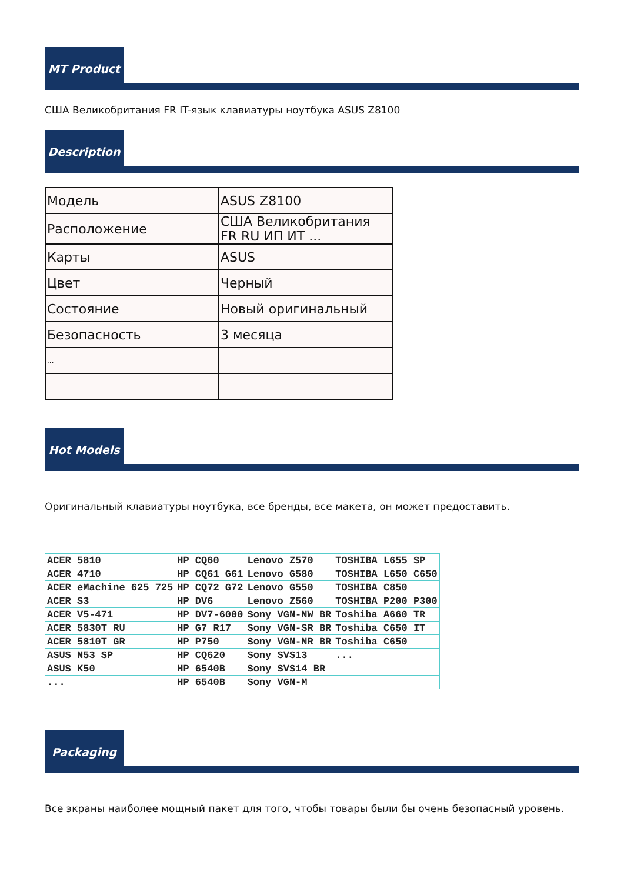MT Product
США Великобритания FR IT-язык клавиатуры ноутбука ASUS Z8100
Description
| Модель | ASUS Z8100 |
| Расположение | США Великобритания FR RU ИП ИТ ... |
| Карты | ASUS |
| Цвет | Черный |
| Состояние | Новый оригинальный |
| Безопасность | 3 месяца |
| ... | |
Hot Models
Оригинальный клавиатуры ноутбука, все бренды, все макета, он может предоставить.
| ACER 5810 | HP CQ60 | Lenovo Z570 | TOSHIBA L655 SP |
| ACER 4710 | HP CQ61 G61 | Lenovo G580 | TOSHIBA L650 C650 |
| ACER eMachine 625 725 | HP CQ72 G72 | Lenovo G550 | TOSHIBA C850 |
| ACER S3 | HP DV6 | Lenovo Z560 | TOSHIBA P200 P300 |
| ACER V5-471 | HP DV7-6000 | Sony VGN-NW BR | Toshiba A660 TR |
| ACER 5830T RU | HP G7 R17 | Sony VGN-SR BR | Toshiba C650 IT |
| ACER 5810T GR | HP P750 | Sony VGN-NR BR | Toshiba C650 |
| ASUS N53 SP | HP CQ620 | Sony SVS13 | ... |
| ASUS K50 | HP 6540B | Sony SVS14 BR | |
| ... | HP 6540B | Sony VGN-M | |
Packaging
Все экраны наиболее мощный пакет для того, чтобы товары были бы очень безопасный уровень.